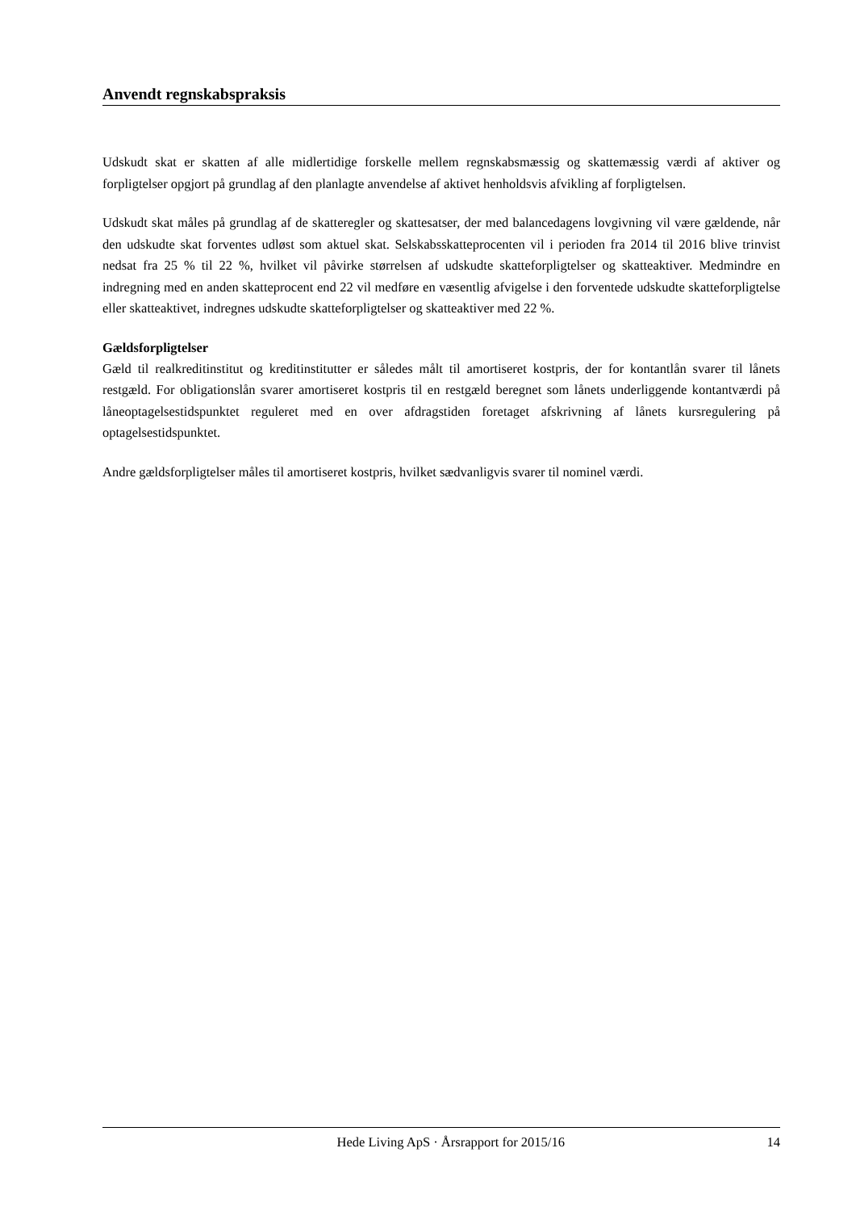Anvendt regnskabspraksis
Udskudt skat er skatten af alle midlertidige forskelle mellem regnskabsmæssig og skattemæssig værdi af aktiver og forpligtelser opgjort på grundlag af den planlagte anvendelse af aktivet henholdsvis afvikling af forpligtelsen.
Udskudt skat måles på grundlag af de skatteregler og skattesatser, der med balancedagens lovgivning vil være gældende, når den udskudte skat forventes udløst som aktuel skat. Selskabsskatteprocenten vil i perioden fra 2014 til 2016 blive trinvist nedsat fra 25 % til 22 %, hvilket vil påvirke størrelsen af udskudte skatteforpligtelser og skatteaktiver. Medmindre en indregning med en anden skatteprocent end 22 vil medføre en væsentlig afvigelse i den forventede udskudte skatteforpligtelse eller skatteaktivet, indregnes udskudte skatteforpligtelser og skatteaktiver med 22 %.
Gældsforpligtelser
Gæld til realkreditinstitut og kreditinstitutter er således målt til amortiseret kostpris, der for kontantlån svarer til lånets restgæld. For obligationslån svarer amortiseret kostpris til en restgæld beregnet som lånets underliggende kontantværdi på låneoptagelsestidspunktet reguleret med en over afdragstiden foretaget afskrivning af lånets kursregulering på optagelsestidspunktet.
Andre gældsforpligtelser måles til amortiseret kostpris, hvilket sædvanligvis svarer til nominel værdi.
Hede Living ApS · Årsrapport for 2015/16 14